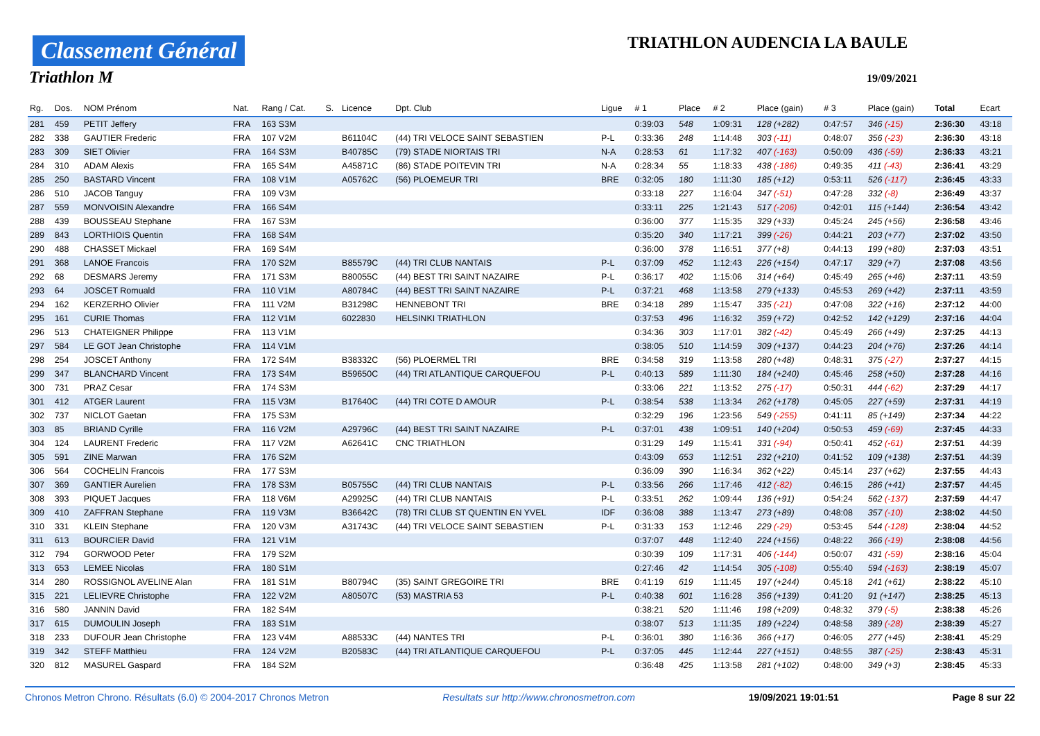Classement Général
Triathlon M
TRIATHLON AUDENCIA LA BAULE
19/09/2021
| Rg. | Dos. | NOM Prénom | Nat. | Rang / Cat. | S. | Licence | Dpt. Club | Ligue | # 1 | Place | # 2 | Place (gain) | # 3 | Place (gain) | Total | Ecart |
| --- | --- | --- | --- | --- | --- | --- | --- | --- | --- | --- | --- | --- | --- | --- | --- | --- |
| 281 | 459 | PETIT Jeffery | FRA | 163 S3M | | | | | 0:39:03 | 548 | 1:09:31 | 128 (+282) | 0:47:57 | 346 (-15) | 2:36:30 | 43:18 |
| 282 | 338 | GAUTIER Frederic | FRA | 107 V2M | | B61104C | (44) TRI VELOCE SAINT SEBASTIEN | P-L | 0:33:36 | 248 | 1:14:48 | 303 (-11) | 0:48:07 | 356 (-23) | 2:36:30 | 43:18 |
| 283 | 309 | SIET Olivier | FRA | 164 S3M | | B40785C | (79) STADE NIORTAIS TRI | N-A | 0:28:53 | 61 | 1:17:32 | 407 (-163) | 0:50:09 | 436 (-59) | 2:36:33 | 43:21 |
| 284 | 310 | ADAM Alexis | FRA | 165 S4M | | A45871C | (86) STADE POITEVIN TRI | N-A | 0:28:34 | 55 | 1:18:33 | 438 (-186) | 0:49:35 | 411 (-43) | 2:36:41 | 43:29 |
| 285 | 250 | BASTARD Vincent | FRA | 108 V1M | | A05762C | (56) PLOEMEUR TRI | BRE | 0:32:05 | 180 | 1:11:30 | 185 (+12) | 0:53:11 | 526 (-117) | 2:36:45 | 43:33 |
| 286 | 510 | JACOB Tanguy | FRA | 109 V3M | | | | | 0:33:18 | 227 | 1:16:04 | 347 (-51) | 0:47:28 | 332 (-8) | 2:36:49 | 43:37 |
| 287 | 559 | MONVOISIN Alexandre | FRA | 166 S4M | | | | | 0:33:11 | 225 | 1:21:43 | 517 (-206) | 0:42:01 | 115 (+144) | 2:36:54 | 43:42 |
| 288 | 439 | BOUSSEAU Stephane | FRA | 167 S3M | | | | | 0:36:00 | 377 | 1:15:35 | 329 (+33) | 0:45:24 | 245 (+56) | 2:36:58 | 43:46 |
| 289 | 843 | LORTHIOIS Quentin | FRA | 168 S4M | | | | | 0:35:20 | 340 | 1:17:21 | 399 (-26) | 0:44:21 | 203 (+77) | 2:37:02 | 43:50 |
| 290 | 488 | CHASSET Mickael | FRA | 169 S4M | | | | | 0:36:00 | 378 | 1:16:51 | 377 (+8) | 0:44:13 | 199 (+80) | 2:37:03 | 43:51 |
| 291 | 368 | LANOE Francois | FRA | 170 S2M | | B85579C | (44) TRI CLUB NANTAIS | P-L | 0:37:09 | 452 | 1:12:43 | 226 (+154) | 0:47:17 | 329 (+7) | 2:37:08 | 43:56 |
| 292 | 68 | DESMARS Jeremy | FRA | 171 S3M | | B80055C | (44) BEST TRI SAINT NAZAIRE | P-L | 0:36:17 | 402 | 1:15:06 | 314 (+64) | 0:45:49 | 265 (+46) | 2:37:11 | 43:59 |
| 293 | 64 | JOSCET Romuald | FRA | 110 V1M | | A80784C | (44) BEST TRI SAINT NAZAIRE | P-L | 0:37:21 | 468 | 1:13:58 | 279 (+133) | 0:45:53 | 269 (+42) | 2:37:11 | 43:59 |
| 294 | 162 | KERZERHO Olivier | FRA | 111 V2M | | B31298C | HENNEBONT TRI | BRE | 0:34:18 | 289 | 1:15:47 | 335 (-21) | 0:47:08 | 322 (+16) | 2:37:12 | 44:00 |
| 295 | 161 | CURIE Thomas | FRA | 112 V1M | | 6022830 | HELSINKI TRIATHLON | | 0:37:53 | 496 | 1:16:32 | 359 (+72) | 0:42:52 | 142 (+129) | 2:37:16 | 44:04 |
| 296 | 513 | CHATEIGNER Philippe | FRA | 113 V1M | | | | | 0:34:36 | 303 | 1:17:01 | 382 (-42) | 0:45:49 | 266 (+49) | 2:37:25 | 44:13 |
| 297 | 584 | LE GOT Jean Christophe | FRA | 114 V1M | | | | | 0:38:05 | 510 | 1:14:59 | 309 (+137) | 0:44:23 | 204 (+76) | 2:37:26 | 44:14 |
| 298 | 254 | JOSCET Anthony | FRA | 172 S4M | | B38332C | (56) PLOERMEL TRI | BRE | 0:34:58 | 319 | 1:13:58 | 280 (+48) | 0:48:31 | 375 (-27) | 2:37:27 | 44:15 |
| 299 | 347 | BLANCHARD Vincent | FRA | 173 S4M | | B59650C | (44) TRI ATLANTIQUE CARQUEFOU | P-L | 0:40:13 | 589 | 1:11:30 | 184 (+240) | 0:45:46 | 258 (+50) | 2:37:28 | 44:16 |
| 300 | 731 | PRAZ Cesar | FRA | 174 S3M | | | | | 0:33:06 | 221 | 1:13:52 | 275 (-17) | 0:50:31 | 444 (-62) | 2:37:29 | 44:17 |
| 301 | 412 | ATGER Laurent | FRA | 115 V3M | | B17640C | (44) TRI COTE D AMOUR | P-L | 0:38:54 | 538 | 1:13:34 | 262 (+178) | 0:45:05 | 227 (+59) | 2:37:31 | 44:19 |
| 302 | 737 | NICLOT Gaetan | FRA | 175 S3M | | | | | 0:32:29 | 196 | 1:23:56 | 549 (-255) | 0:41:11 | 85 (+149) | 2:37:34 | 44:22 |
| 303 | 85 | BRIAND Cyrille | FRA | 116 V2M | | A29796C | (44) BEST TRI SAINT NAZAIRE | P-L | 0:37:01 | 438 | 1:09:51 | 140 (+204) | 0:50:53 | 459 (-69) | 2:37:45 | 44:33 |
| 304 | 124 | LAURENT Frederic | FRA | 117 V2M | | A62641C | CNC TRIATHLON | | 0:31:29 | 149 | 1:15:41 | 331 (-94) | 0:50:41 | 452 (-61) | 2:37:51 | 44:39 |
| 305 | 591 | ZINE Marwan | FRA | 176 S2M | | | | | 0:43:09 | 653 | 1:12:51 | 232 (+210) | 0:41:52 | 109 (+138) | 2:37:51 | 44:39 |
| 306 | 564 | COCHELIN Francois | FRA | 177 S3M | | | | | 0:36:09 | 390 | 1:16:34 | 362 (+22) | 0:45:14 | 237 (+62) | 2:37:55 | 44:43 |
| 307 | 369 | GANTIER Aurelien | FRA | 178 S3M | | B05755C | (44) TRI CLUB NANTAIS | P-L | 0:33:56 | 266 | 1:17:46 | 412 (-82) | 0:46:15 | 286 (+41) | 2:37:57 | 44:45 |
| 308 | 393 | PIQUET Jacques | FRA | 118 V6M | | A29925C | (44) TRI CLUB NANTAIS | P-L | 0:33:51 | 262 | 1:09:44 | 136 (+91) | 0:54:24 | 562 (-137) | 2:37:59 | 44:47 |
| 309 | 410 | ZAFFRAN Stephane | FRA | 119 V3M | | B36642C | (78) TRI CLUB ST QUENTIN EN YVEL | IDF | 0:36:08 | 388 | 1:13:47 | 273 (+89) | 0:48:08 | 357 (-10) | 2:38:02 | 44:50 |
| 310 | 331 | KLEIN Stephane | FRA | 120 V3M | | A31743C | (44) TRI VELOCE SAINT SEBASTIEN | P-L | 0:31:33 | 153 | 1:12:46 | 229 (-29) | 0:53:45 | 544 (-128) | 2:38:04 | 44:52 |
| 311 | 613 | BOURCIER David | FRA | 121 V1M | | | | | 0:37:07 | 448 | 1:12:40 | 224 (+156) | 0:48:22 | 366 (-19) | 2:38:08 | 44:56 |
| 312 | 794 | GORWOOD Peter | FRA | 179 S2M | | | | | 0:30:39 | 109 | 1:17:31 | 406 (-144) | 0:50:07 | 431 (-59) | 2:38:16 | 45:04 |
| 313 | 653 | LEMEE Nicolas | FRA | 180 S1M | | | | | 0:27:46 | 42 | 1:14:54 | 305 (-108) | 0:55:40 | 594 (-163) | 2:38:19 | 45:07 |
| 314 | 280 | ROSSIGNOL AVELINE Alan | FRA | 181 S1M | | B80794C | (35) SAINT GREGOIRE TRI | BRE | 0:41:19 | 619 | 1:11:45 | 197 (+244) | 0:45:18 | 241 (+61) | 2:38:22 | 45:10 |
| 315 | 221 | LELIEVRE Christophe | FRA | 122 V2M | | A80507C | (53) MASTRIA 53 | P-L | 0:40:38 | 601 | 1:16:28 | 356 (+139) | 0:41:20 | 91 (+147) | 2:38:25 | 45:13 |
| 316 | 580 | JANNIN David | FRA | 182 S4M | | | | | 0:38:21 | 520 | 1:11:46 | 198 (+209) | 0:48:32 | 379 (-5) | 2:38:38 | 45:26 |
| 317 | 615 | DUMOULIN Joseph | FRA | 183 S1M | | | | | 0:38:07 | 513 | 1:11:35 | 189 (+224) | 0:48:58 | 389 (-28) | 2:38:39 | 45:27 |
| 318 | 233 | DUFOUR Jean Christophe | FRA | 123 V4M | | A88533C | (44) NANTES TRI | P-L | 0:36:01 | 380 | 1:16:36 | 366 (+17) | 0:46:05 | 277 (+45) | 2:38:41 | 45:29 |
| 319 | 342 | STEFF Matthieu | FRA | 124 V2M | | B20583C | (44) TRI ATLANTIQUE CARQUEFOU | P-L | 0:37:05 | 445 | 1:12:44 | 227 (+151) | 0:48:55 | 387 (-25) | 2:38:43 | 45:31 |
| 320 | 812 | MASUREL Gaspard | FRA | 184 S2M | | | | | 0:36:48 | 425 | 1:13:58 | 281 (+102) | 0:48:00 | 349 (+3) | 2:38:45 | 45:33 |
Chronos Metron Chrono. Résultats (6.0) © 2004-2017 Chronos Metron Resultats sur http://www.chronosmetron.com 19/09/2021 19:01:51 Page 8 sur 22